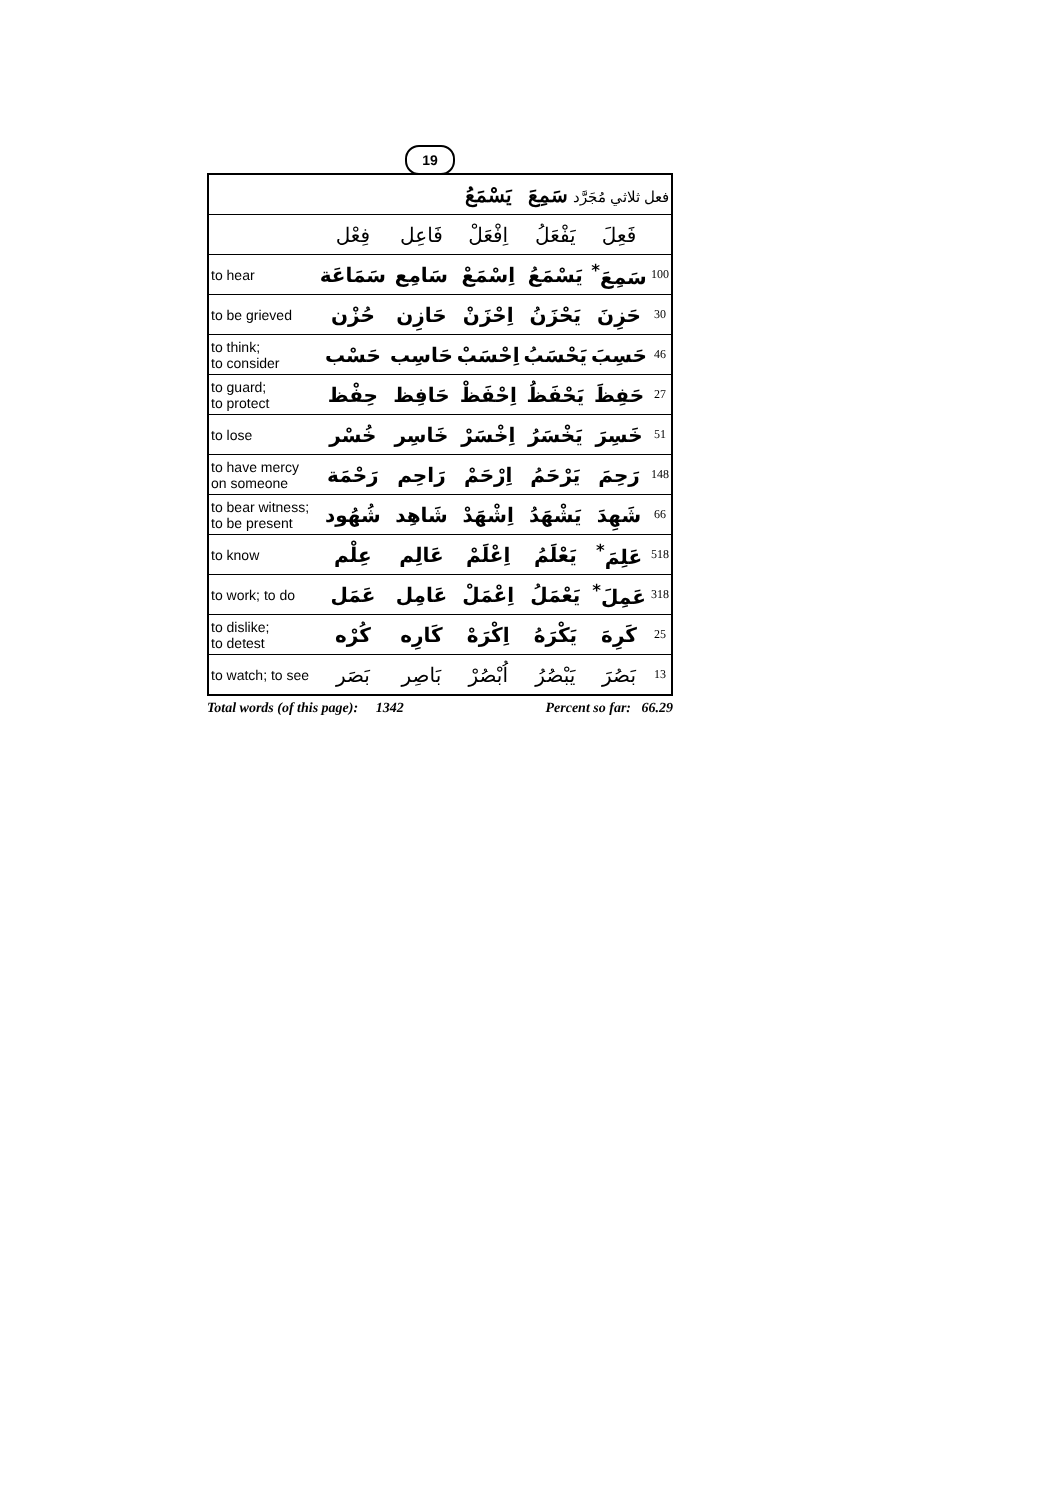19
| فعل ثلاثي مُجَرَّد سَمِعَ يَسْمَعُ | | | | | | |
| | فِعْل | فَاعِل | اِفْعَلْ | يَفْعَلُ | فَعِلَ | |
| to hear | سَمَاعَة | سَامِع | اِسْمَعْ | يَسْمَعُ | سَمِعَ<sup>*</sup> | 100 |
| to be grieved | حُزْن | حَازِن | اِحْزَنْ | يَحْزَنُ | حَزِنَ | 30 |
| to think; to consider | حَسْب | حَاسِب | اِحْسَبْ | يَحْسَبُ | حَسِبَ | 46 |
| to guard; to protect | حِفْظ | حَافِظ | اِحْفَظْ | يَحْفَظُ | حَفِظَ | 27 |
| to lose | خُسْر | خَاسِر | اِخْسَرْ | يَخْسَرُ | خَسِرَ | 51 |
| to have mercy on someone | رَحْمَة | رَاحِم | اِرْحَمْ | يَرْحَمُ | رَحِمَ | 148 |
| to bear witness; to be present | شُهُود | شَاهِد | اِشْهَدْ | يَشْهَدُ | شَهِدَ | 66 |
| to know | عِلْم | عَالِم | اِعْلَمْ | يَعْلَمُ | عَلِمَ<sup>*</sup> | 518 |
| to work; to do | عَمَل | عَامِل | اِعْمَلْ | يَعْمَلُ | عَمِلَ<sup>*</sup> | 318 |
| to dislike; to detest | كُرْه | كَارِه | اِكْرَهْ | يَكْرَهُ | كَرِهَ | 25 |
| to watch; to see | بَصَر | بَاصِر | اُبْصُرْ | يَبْصُرُ | بَصُرَ | 13 |
Total words (of this page): 1342 Percent so far: 66.29